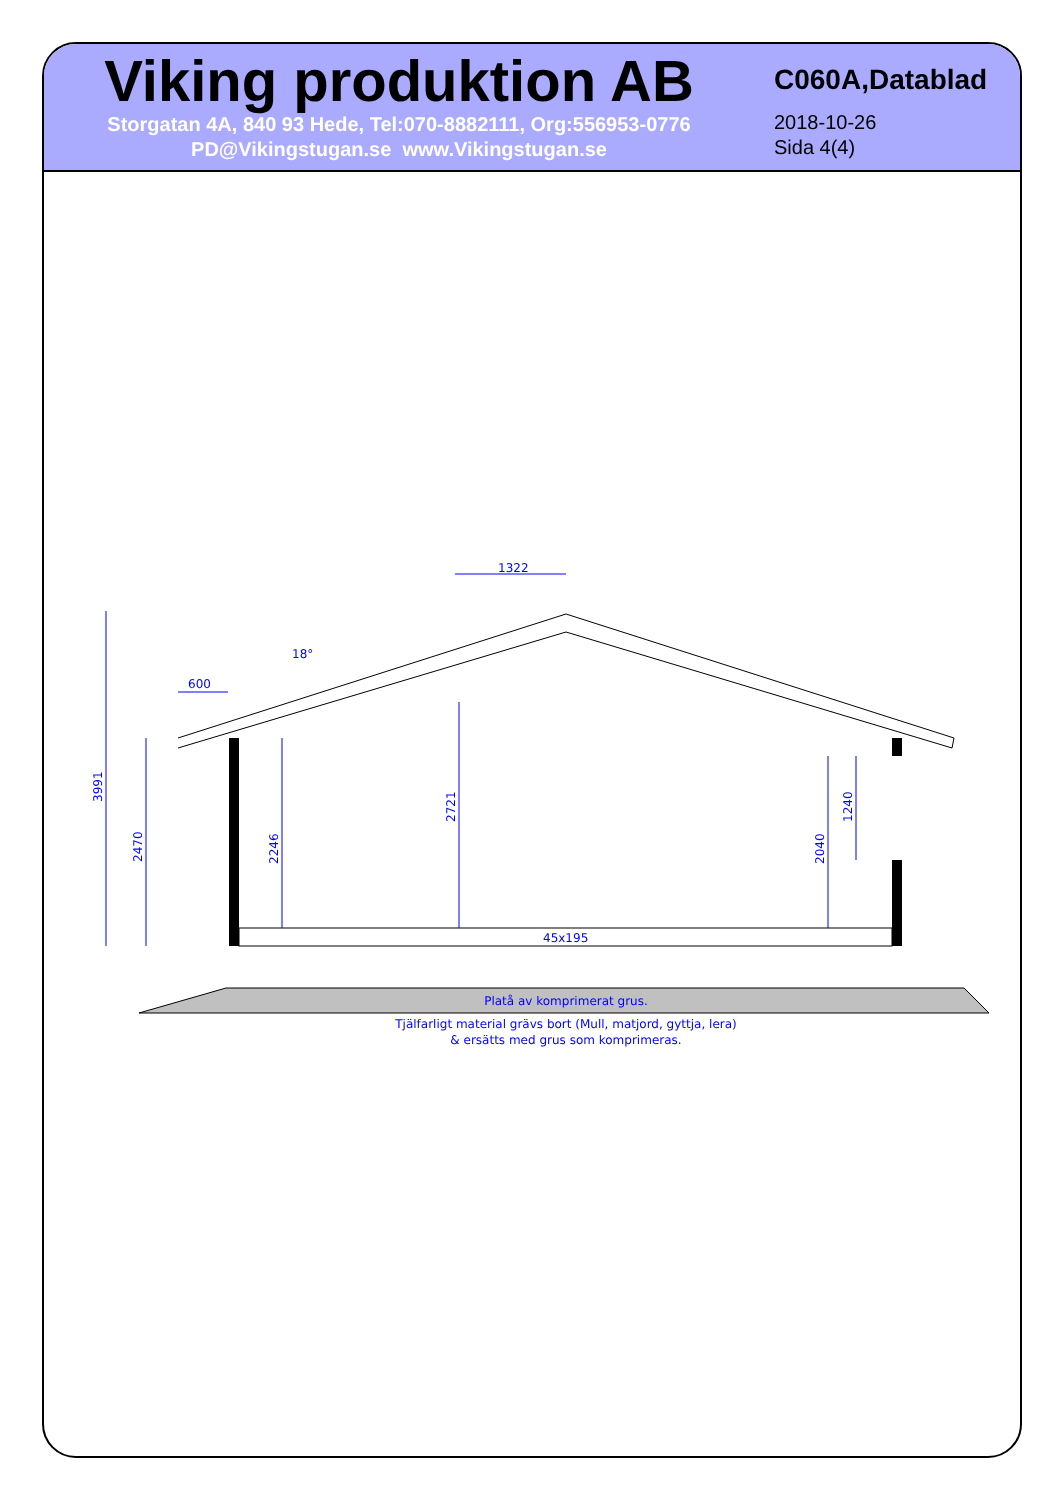Viking produktion AB
Storgatan 4A, 840 93 Hede, Tel:070-8882111, Org:556953-0776
PD@Vikingstugan.se www.Vikingstugan.se
C060A,Datablad
2018-10-26
Sida 4(4)
3991
2470
2246
2721
2040
1240
1322
600
18°
45x195
Platå av komprimerat grus.
Tjälfarligt material grävs bort (Mull, matjord, gyttja, lera)
& ersätts med grus som komprimeras.